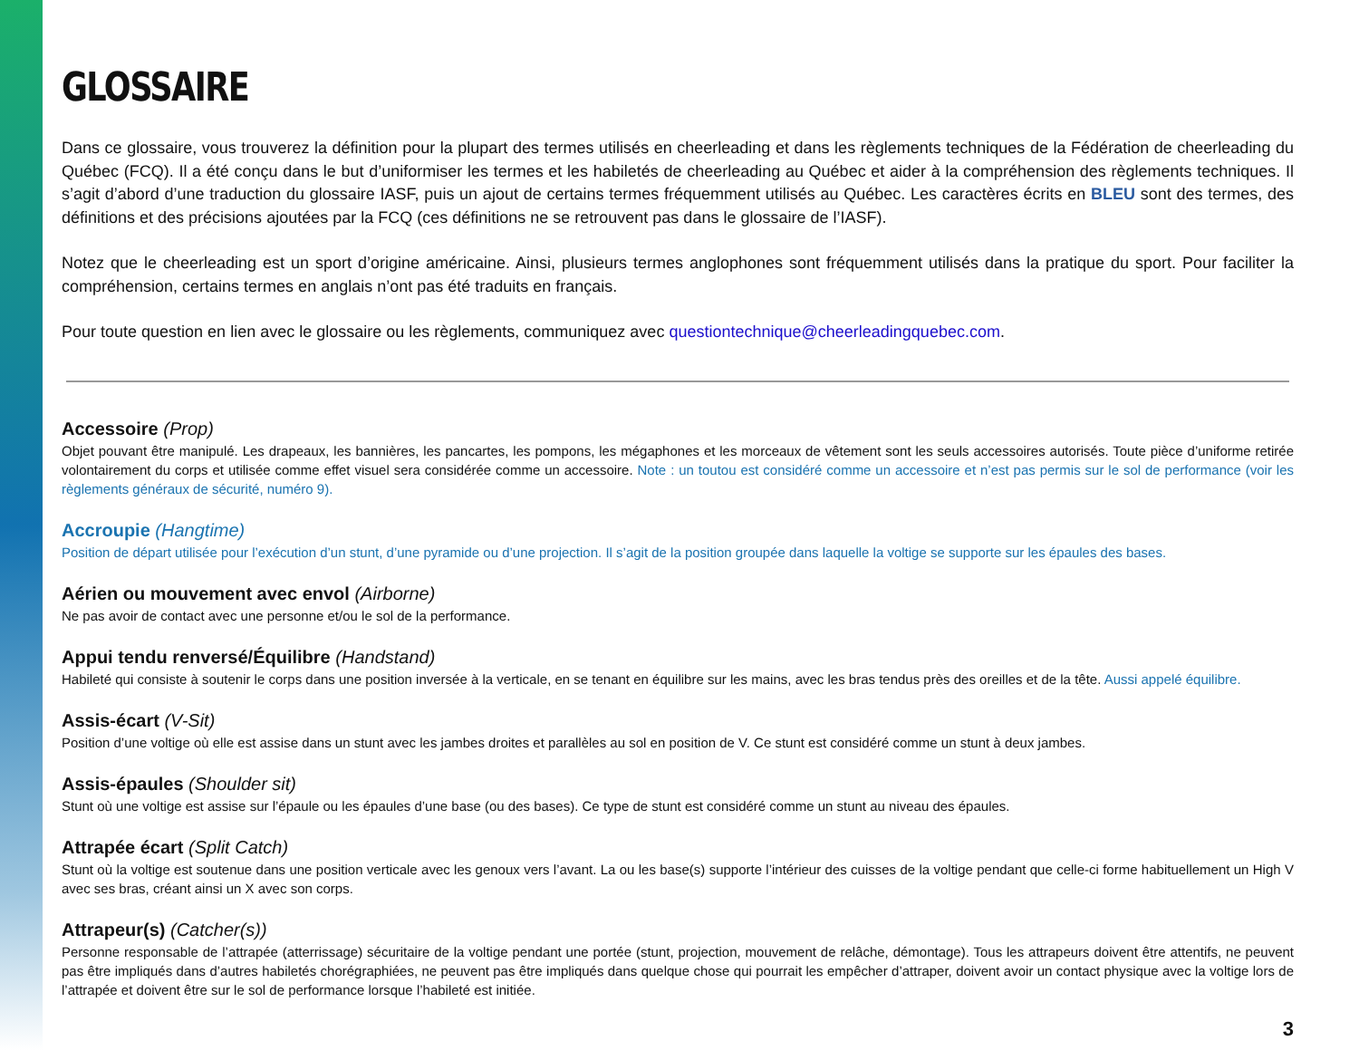GLOSSAIRE
Dans ce glossaire, vous trouverez la définition pour la plupart des termes utilisés en cheerleading et dans les règlements techniques de la Fédération de cheerleading du Québec (FCQ). Il a été conçu dans le but d’uniformiser les termes et les habiletés de cheerleading au Québec et aider à la compréhension des règlements techniques. Il s’agit d’abord d’une traduction du glossaire IASF, puis un ajout de certains termes fréquemment utilisés au Québec. Les caractères écrits en BLEU sont des termes, des définitions et des précisions ajoutées par la FCQ (ces définitions ne se retrouvent pas dans le glossaire de l’IASF).
Notez que le cheerleading est un sport d’origine américaine. Ainsi, plusieurs termes anglophones sont fréquemment utilisés dans la pratique du sport. Pour faciliter la compréhension, certains termes en anglais n’ont pas été traduits en français.
Pour toute question en lien avec le glossaire ou les règlements, communiquez avec questiontechnique@cheerleadingquebec.com.
Accessoire (Prop)
Objet pouvant être manipulé. Les drapeaux, les bannières, les pancartes, les pompons, les mégaphones et les morceaux de vêtement sont les seuls accessoires autorisés. Toute pièce d’uniforme retirée volontairement du corps et utilisée comme effet visuel sera considérée comme un accessoire. Note : un toutou est considéré comme un accessoire et n’est pas permis sur le sol de performance (voir les règlements généraux de sécurité, numéro 9).
Accroupie (Hangtime)
Position de départ utilisée pour l’exécution d’un stunt, d’une pyramide ou d’une projection. Il s’agit de la position groupée dans laquelle la voltige se supporte sur les épaules des bases.
Aérien ou mouvement avec envol (Airborne)
Ne pas avoir de contact avec une personne et/ou le sol de la performance.
Appui tendu renversé/Équilibre (Handstand)
Habileté qui consiste à soutenir le corps dans une position inversée à la verticale, en se tenant en équilibre sur les mains, avec les bras tendus près des oreilles et de la tête. Aussi appelé équilibre.
Assis-écart (V-Sit)
Position d’une voltige où elle est assise dans un stunt avec les jambes droites et parallèles au sol en position de V. Ce stunt est considéré comme un stunt à deux jambes.
Assis-épaules (Shoulder sit)
Stunt où une voltige est assise sur l’épaule ou les épaules d’une base (ou des bases). Ce type de stunt est considéré comme un stunt au niveau des épaules.
Attrapée écart (Split Catch)
Stunt où la voltige est soutenue dans une position verticale avec les genoux vers l’avant. La ou les base(s) supporte l’intérieur des cuisses de la voltige pendant que celle-ci forme habituellement un High V avec ses bras, créant ainsi un X avec son corps.
Attrapeur(s) (Catcher(s))
Personne responsable de l’attrapée (atterrissage) sécuritaire de la voltige pendant une portée (stunt, projection, mouvement de relâche, démontage). Tous les attrapeurs doivent être attentifs, ne peuvent pas être impliqués dans d’autres habiletés chorégraphiées, ne peuvent pas être impliqués dans quelque chose qui pourrait les empêcher d’attraper, doivent avoir un contact physique avec la voltige lors de l’attrapée et doivent être sur le sol de performance lorsque l’habileté est initiée.
3